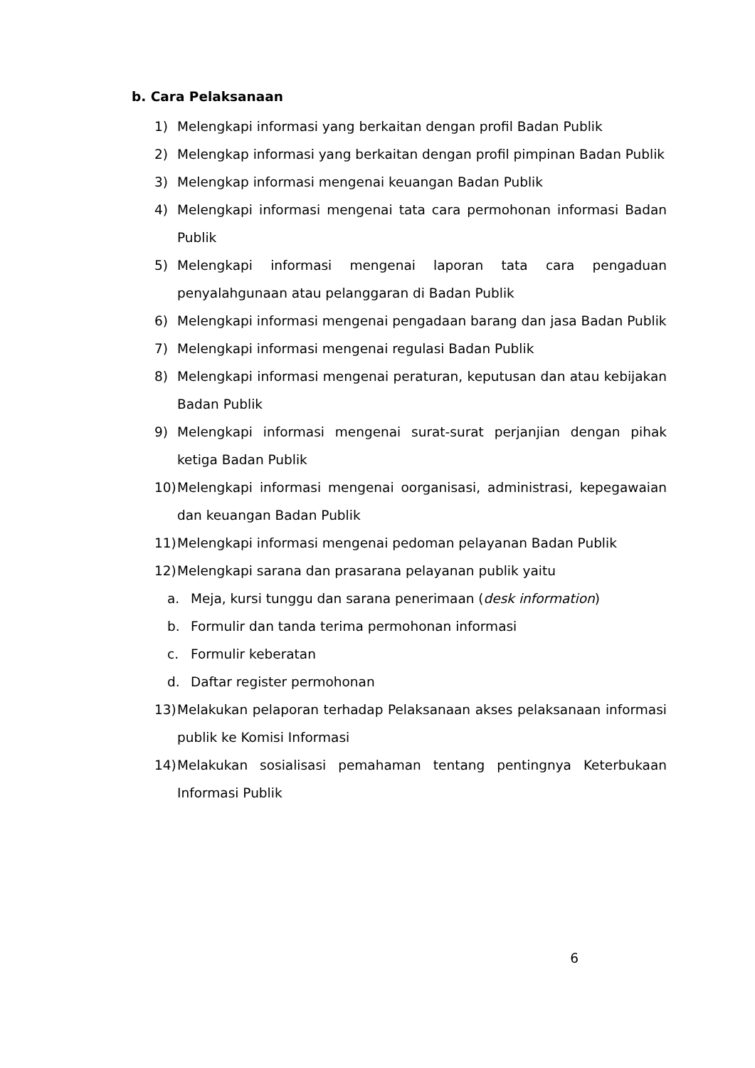b. Cara Pelaksanaan
1) Melengkapi informasi yang berkaitan dengan profil Badan Publik
2) Melengkap informasi yang berkaitan dengan profil pimpinan Badan Publik
3) Melengkap informasi mengenai keuangan Badan Publik
4) Melengkapi informasi mengenai tata cara permohonan informasi Badan Publik
5) Melengkapi informasi mengenai laporan tata cara pengaduan penyalahgunaan atau pelanggaran di Badan Publik
6) Melengkapi informasi mengenai pengadaan barang dan jasa Badan Publik
7) Melengkapi informasi mengenai regulasi Badan Publik
8) Melengkapi informasi mengenai peraturan, keputusan dan atau kebijakan Badan Publik
9) Melengkapi informasi mengenai surat-surat perjanjian dengan pihak ketiga Badan Publik
10) Melengkapi informasi mengenai oorganisasi, administrasi, kepegawaian dan keuangan Badan Publik
11) Melengkapi informasi mengenai pedoman pelayanan Badan Publik
12) Melengkapi sarana dan prasarana pelayanan publik yaitu
a. Meja, kursi tunggu dan sarana penerimaan (desk information)
b. Formulir dan tanda terima permohonan informasi
c. Formulir keberatan
d. Daftar register permohonan
13) Melakukan pelaporan terhadap Pelaksanaan akses pelaksanaan informasi publik ke Komisi Informasi
14) Melakukan sosialisasi pemahaman tentang pentingnya Keterbukaan Informasi Publik
6